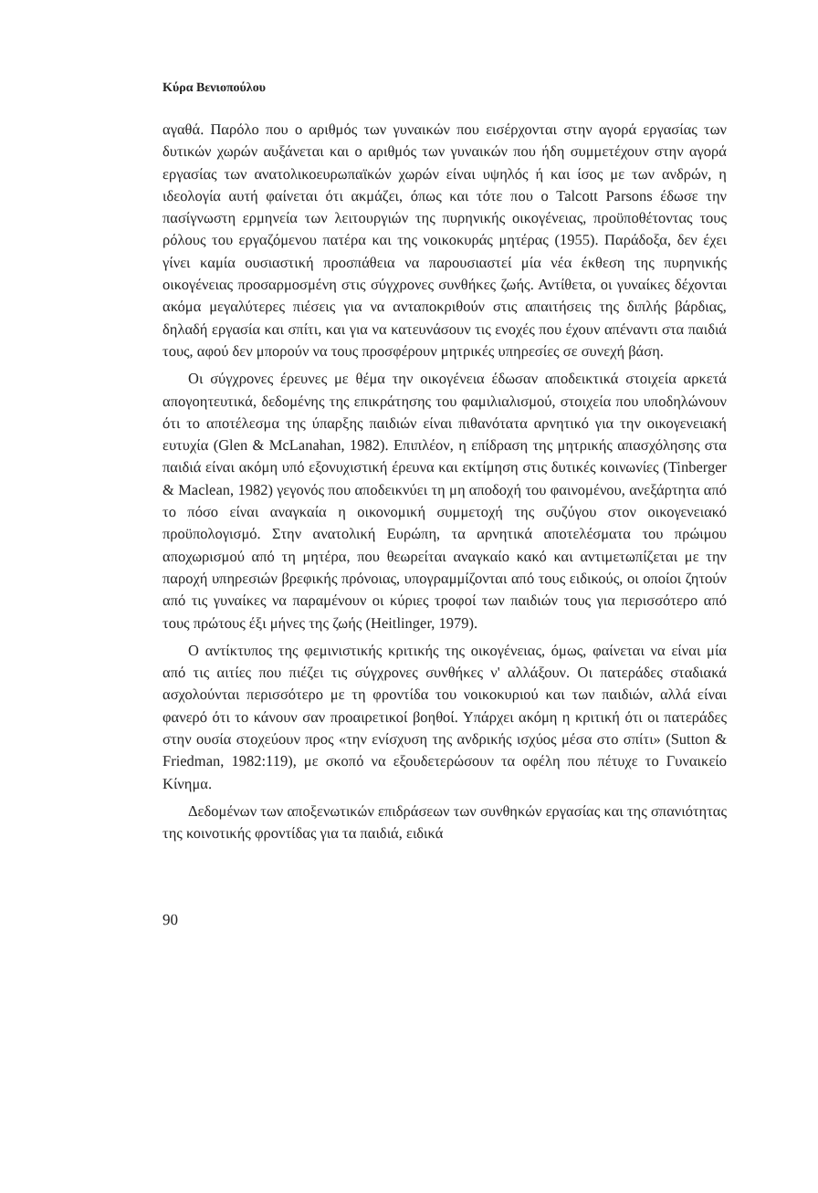Κύρα Βενιοπούλου
αγαθά. Παρόλο που ο αριθμός των γυναικών που εισέρχονται στην αγορά εργασίας των δυτικών χωρών αυξάνεται και ο αριθμός των γυναικών που ήδη συμμετέχουν στην αγορά εργασίας των ανατολικοευρωπαϊκών χωρών είναι υψηλός ή και ίσος με των ανδρών, η ιδεολογία αυτή φαίνεται ότι ακμάζει, όπως και τότε που ο Talcott Parsons έδωσε την πασίγνωστη ερμηνεία των λειτουργιών της πυρηνικής οικογένειας, προϋποθέτοντας τους ρόλους του εργαζόμενου πατέρα και της νοικοκυράς μητέρας (1955). Παράδοξα, δεν έχει γίνει καμία ουσιαστική προσπάθεια να παρουσιαστεί μία νέα έκθεση της πυρηνικής οικογένειας προσαρμοσμένη στις σύγχρονες συνθήκες ζωής. Αντίθετα, οι γυναίκες δέχονται ακόμα μεγαλύτερες πιέσεις για να ανταποκριθούν στις απαιτήσεις της διπλής βάρδιας, δηλαδή εργασία και σπίτι, και για να κατευνάσουν τις ενοχές που έχουν απέναντι στα παιδιά τους, αφού δεν μπορούν να τους προσφέρουν μητρικές υπηρεσίες σε συνεχή βάση.
Οι σύγχρονες έρευνες με θέμα την οικογένεια έδωσαν αποδεικτικά στοιχεία αρκετά απογοητευτικά, δεδομένης της επικράτησης του φαμιλιαλισμού, στοιχεία που υποδηλώνουν ότι το αποτέλεσμα της ύπαρξης παιδιών είναι πιθανότατα αρνητικό για την οικογενειακή ευτυχία (Glen & McLanahan, 1982). Επιπλέον, η επίδραση της μητρικής απασχόλησης στα παιδιά είναι ακόμη υπό εξονυχιστική έρευνα και εκτίμηση στις δυτικές κοινωνίες (Tinberger & Maclean, 1982) γεγονός που αποδεικνύει τη μη αποδοχή του φαινομένου, ανεξάρτητα από το πόσο είναι αναγκαία η οικονομική συμμετοχή της συζύγου στον οικογενειακό προϋπολογισμό. Στην ανατολική Ευρώπη, τα αρνητικά αποτελέσματα του πρώιμου αποχωρισμού από τη μητέρα, που θεωρείται αναγκαίο κακό και αντιμετωπίζεται με την παροχή υπηρεσιών βρεφικής πρόνοιας, υπογραμμίζονται από τους ειδικούς, οι οποίοι ζητούν από τις γυναίκες να παραμένουν οι κύριες τροφοί των παιδιών τους για περισσότερο από τους πρώτους έξι μήνες της ζωής (Heitlinger, 1979).
Ο αντίκτυπος της φεμινιστικής κριτικής της οικογένειας, όμως, φαίνεται να είναι μία από τις αιτίες που πιέζει τις σύγχρονες συνθήκες ν' αλλάξουν. Οι πατεράδες σταδιακά ασχολούνται περισσότερο με τη φροντίδα του νοικοκυριού και των παιδιών, αλλά είναι φανερό ότι το κάνουν σαν προαιρετικοί βοηθοί. Υπάρχει ακόμη η κριτική ότι οι πατεράδες στην ουσία στοχεύουν προς «την ενίσχυση της ανδρικής ισχύος μέσα στο σπίτι» (Sutton & Friedman, 1982:119), με σκοπό να εξουδετερώσουν τα οφέλη που πέτυχε το Γυναικείο Κίνημα.
Δεδομένων των αποξενωτικών επιδράσεων των συνθηκών εργασίας και της σπανιότητας της κοινοτικής φροντίδας για τα παιδιά, ειδικά
90